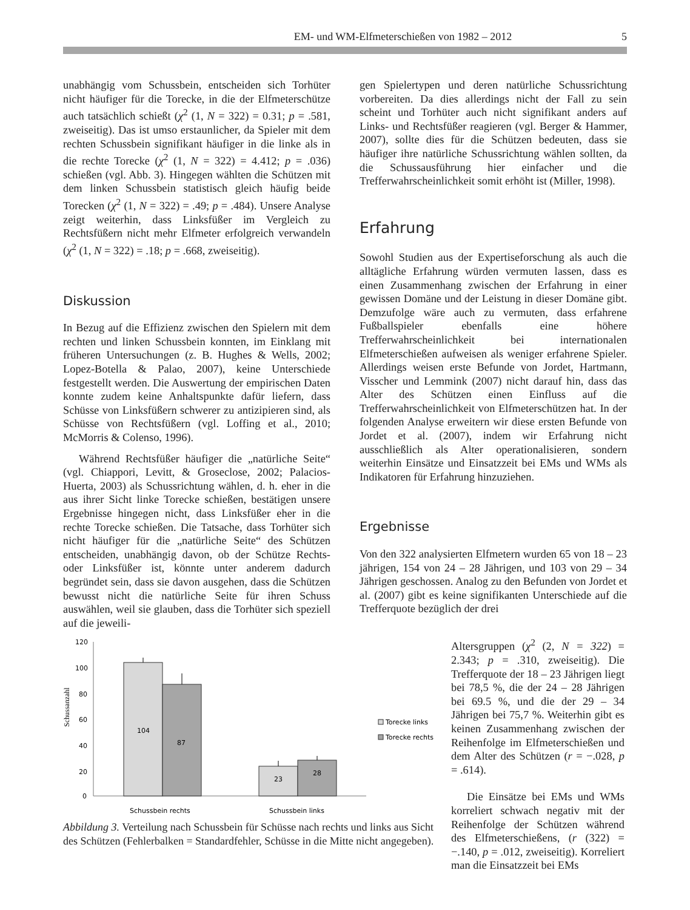EM- und WM-Elfmeterschießen von 1982 – 2012 5
unabhängig vom Schussbein, entscheiden sich Torhüter nicht häufiger für die Torecke, in die der Elfmeterschütze auch tatsächlich schießt (χ<sup>2</sup> (1, N = 322) = 0.31; p = .581, zweiseitig). Das ist umso erstaunlicher, da Spieler mit dem rechten Schussbein signifikant häufiger in die linke als in die rechte Torecke (χ<sup>2</sup> (1, N = 322) = 4.412; p = .036) schießen (vgl. Abb. 3). Hingegen wählten die Schützen mit dem linken Schussbein statistisch gleich häufig beide Torecken (χ<sup>2</sup> (1, N = 322) = .49; p = .484). Unsere Analyse zeigt weiterhin, dass Linksfüßer im Vergleich zu Rechtsfüßern nicht mehr Elfmeter erfolgreich verwandeln (χ<sup>2</sup> (1, N = 322) = .18; p = .668, zweiseitig).
Diskussion
In Bezug auf die Effizienz zwischen den Spielern mit dem rechten und linken Schussbein konnten, im Einklang mit früheren Untersuchungen (z. B. Hughes & Wells, 2002; Lopez-Botella & Palao, 2007), keine Unterschiede festgestellt werden. Die Auswertung der empirischen Daten konnte zudem keine Anhaltspunkte dafür liefern, dass Schüsse von Linksfüßern schwerer zu antizipieren sind, als Schüsse von Rechtsfüßern (vgl. Loffing et al., 2010; McMorris & Colenso, 1996).
Während Rechtsfüßer häufiger die „natürliche Seite“ (vgl. Chiappori, Levitt, & Groseclose, 2002; Palacios-Huerta, 2003) als Schussrichtung wählen, d. h. eher in die aus ihrer Sicht linke Torecke schießen, bestätigen unsere Ergebnisse hingegen nicht, dass Linksfüßer eher in die rechte Torecke schießen. Die Tatsache, dass Torhüter sich nicht häufiger für die „natürliche Seite“ des Schützen entscheiden, unabhängig davon, ob der Schütze Rechts- oder Linksfüßer ist, könnte unter anderem dadurch begründet sein, dass sie davon ausgehen, dass die Schützen bewusst nicht die natürliche Seite für ihren Schuss auswählen, weil sie glauben, dass die Torhüter sich speziell auf die jeweili-
gen Spielertypen und deren natürliche Schussrichtung vorbereiten. Da dies allerdings nicht der Fall zu sein scheint und Torhüter auch nicht signifikant anders auf Links- und Rechtsfüßer reagieren (vgl. Berger & Hammer, 2007), sollte dies für die Schützen bedeuten, dass sie häufiger ihre natürliche Schussrichtung wählen sollten, da die Schussausführung hier einfacher und die Trefferwahrscheinlichkeit somit erhöht ist (Miller, 1998).
Erfahrung
Sowohl Studien aus der Expertiseforschung als auch die alltägliche Erfahrung würden vermuten lassen, dass es einen Zusammenhang zwischen der Erfahrung in einer gewissen Domäne und der Leistung in dieser Domäne gibt. Demzufolge wäre auch zu vermuten, dass erfahrene Fußballspieler ebenfalls eine höhere Trefferwahrscheinlichkeit bei internationalen Elfmeterschießen aufweisen als weniger erfahrene Spieler. Allerdings weisen erste Befunde von Jordet, Hartmann, Visscher und Lemmink (2007) nicht darauf hin, dass das Alter des Schützen einen Einfluss auf die Trefferwahrscheinlichkeit von Elfmeterschützen hat. In der folgenden Analyse erweitern wir diese ersten Befunde von Jordet et al. (2007), indem wir Erfahrung nicht ausschließlich als Alter operationalisieren, sondern weiterhin Einsätze und Einsatzzeit bei EMs und WMs als Indikatoren für Erfahrung hinzuziehen.
Ergebnisse
Von den 322 analysierten Elfmetern wurden 65 von 18 – 23 jährigen, 154 von 24 – 28 Jährigen, und 103 von 29 – 34 Jährigen geschossen. Analog zu den Befunden von Jordet et al. (2007) gibt es keine signifikanten Unterschiede auf die Trefferquote bezüglich der drei
Schussanzahl
120
100
80
60
40
20
0
104
87
23
28
Schussbein rechts
Schussbein links
Torecke links
Torecke rechts
Abbildung 3. Verteilung nach Schussbein für Schüsse nach rechts und links aus Sicht des Schützen (Fehlerbalken = Standardfehler, Schüsse in die Mitte nicht angegeben).
Altersgruppen (χ<sup>2</sup> (2, N = 322) = 2.343; p = .310, zweiseitig). Die Trefferquote der 18 – 23 Jährigen liegt bei 78,5 %, die der 24 – 28 Jährigen bei 69.5 %, und die der 29 – 34 Jährigen bei 75,7 %. Weiterhin gibt es keinen Zusammenhang zwischen der Reihenfolge im Elfmeterschießen und dem Alter des Schützen (r = −.028, p = .614).
Die Einsätze bei EMs und WMs korreliert schwach negativ mit der Reihenfolge der Schützen während des Elfmeterschießens, (r (322) = −.140, p = .012, zweiseitig). Korreliert man die Einsatzzeit bei EMs